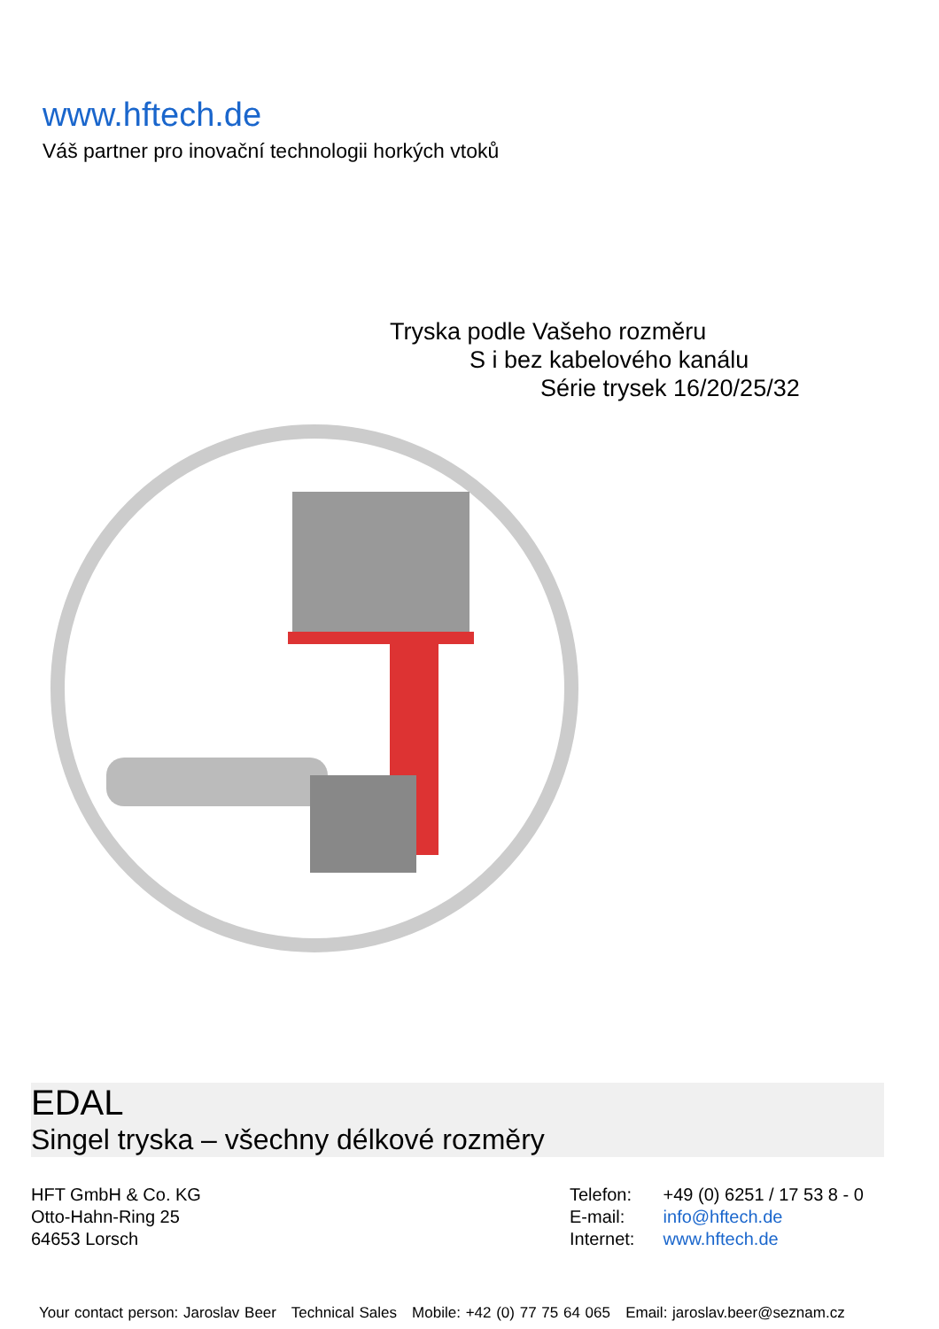www.hftech.de
Váš partner pro inovační technologii horkých vtoků
Tryska podle Vašeho rozměru
S i bez kabelového kanálu
Série trysek 16/20/25/32
EDAL
Singel tryska – všechny délkové rozměry
HFT GmbH & Co. KG
Otto-Hahn-Ring 25
64653 Lorsch
Telefon: +49 (0) 6251 / 17 53 8 - 0
E-mail: info@hftech.de
Internet: www.hftech.de
Your contact person: Jaroslav Beer Technical Sales Mobile: +42 (0) 77 75 64 065 Email: jaroslav.beer@seznam.cz